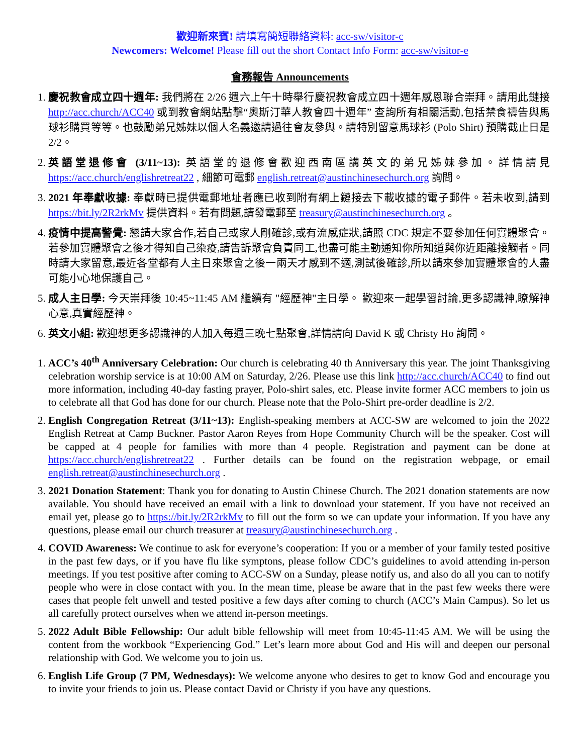歡迎新來賓! 請填寫簡短聯絡資料: acc-sw/visitor-c
Newcomers: Welcome! Please fill out the short Contact Info Form: acc-sw/visitor-e
會務報告 Announcements
1. 慶祝教會成立四十週年: 我們將在 2/26 週六上午十時舉行慶祝教會成立四十週年感恩聯合崇拜。請用此鏈接 http://acc.church/ACC40 或到教會網站點擊“奧斯汀華人教會四十週年” 查詢所有相關活動,包括禁食禱告與馬球衫購買等等。也鼓勵弟兄姊妹以個人名義邀請過往會友參與。請特別留意馬球衫 (Polo Shirt) 預購截止日是 2/2。
2. 英語堂退修會 (3/11~13): 英語堂的退修會歡迎西南區講英文的弟兄姊妹參加。詳情請見 https://acc.church/englishretreat22 , 細節可電郵 english.retreat@austinchinesechurch.org 詢問。
3. 2021 年奉獻收據: 奉獻時已提供電郵地址者應已收到附有網上鏈接去下載收據的電子郵件。若未收到,請到 https://bit.ly/2R2rkMv 提供資料。若有問題,請發電郵至 treasury@austinchinesechurch.org 。
4. 疫情中提高警覺: 懇請大家合作,若自己或家人剛確診,或有流感症狀,請照 CDC 規定不要參加任何實體聚會。若參加實體聚會之後才得知自己染疫,請告訴聚會負責同工,也盡可能主動通知你所知道與你近距離接觸者。同時請大家留意,最近各堂都有人主日來聚會之後一兩天才感到不適,測試後確診,所以請來參加實體聚會的人盡可能小心地保護自己。
5. 成人主日學: 今天崇拜後 10:45~11:45 AM 繼續有 "經歷神"主日學。 歡迎來一起學習討論,更多認識神,瞭解神心意,真實經歷神。
6. 英文小組: 歡迎想更多認識神的人加入每週三晚七點聚會,詳情請向 David K 或 Christy Ho 詢問。
1. ACC’s 40<sup>th</sup> Anniversary Celebration: Our church is celebrating 40 th Anniversary this year. The joint Thanksgiving celebration worship service is at 10:00 AM on Saturday, 2/26. Please use this link http://acc.church/ACC40 to find out more information, including 40-day fasting prayer, Polo-shirt sales, etc. Please invite former ACC members to join us to celebrate all that God has done for our church. Please note that the Polo-Shirt pre-order deadline is 2/2.
2. English Congregation Retreat (3/11~13): English-speaking members at ACC-SW are welcomed to join the 2022 English Retreat at Camp Buckner. Pastor Aaron Reyes from Hope Community Church will be the speaker. Cost will be capped at 4 people for families with more than 4 people. Registration and payment can be done at https://acc.church/englishretreat22 . Further details can be found on the registration webpage, or email english.retreat@austinchinesechurch.org .
3. 2021 Donation Statement: Thank you for donating to Austin Chinese Church. The 2021 donation statements are now available. You should have received an email with a link to download your statement. If you have not received an email yet, please go to https://bit.ly/2R2rkMv to fill out the form so we can update your information. If you have any questions, please email our church treasurer at treasury@austinchinesechurch.org .
4. COVID Awareness: We continue to ask for everyone’s cooperation: If you or a member of your family tested positive in the past few days, or if you have flu like symptons, please follow CDC’s guidelines to avoid attending in-person meetings. If you test positive after coming to ACC-SW on a Sunday, please notify us, and also do all you can to notify people who were in close contact with you. In the mean time, please be aware that in the past few weeks there were cases that people felt unwell and tested positive a few days after coming to church (ACC’s Main Campus). So let us all carefully protect ourselves when we attend in-person meetings.
5. 2022 Adult Bible Fellowship: Our adult bible fellowship will meet from 10:45-11:45 AM. We will be using the content from the workbook “Experiencing God.” Let’s learn more about God and His will and deepen our personal relationship with God. We welcome you to join us.
6. English Life Group (7 PM, Wednesdays): We welcome anyone who desires to get to know God and encourage you to invite your friends to join us. Please contact David or Christy if you have any questions.